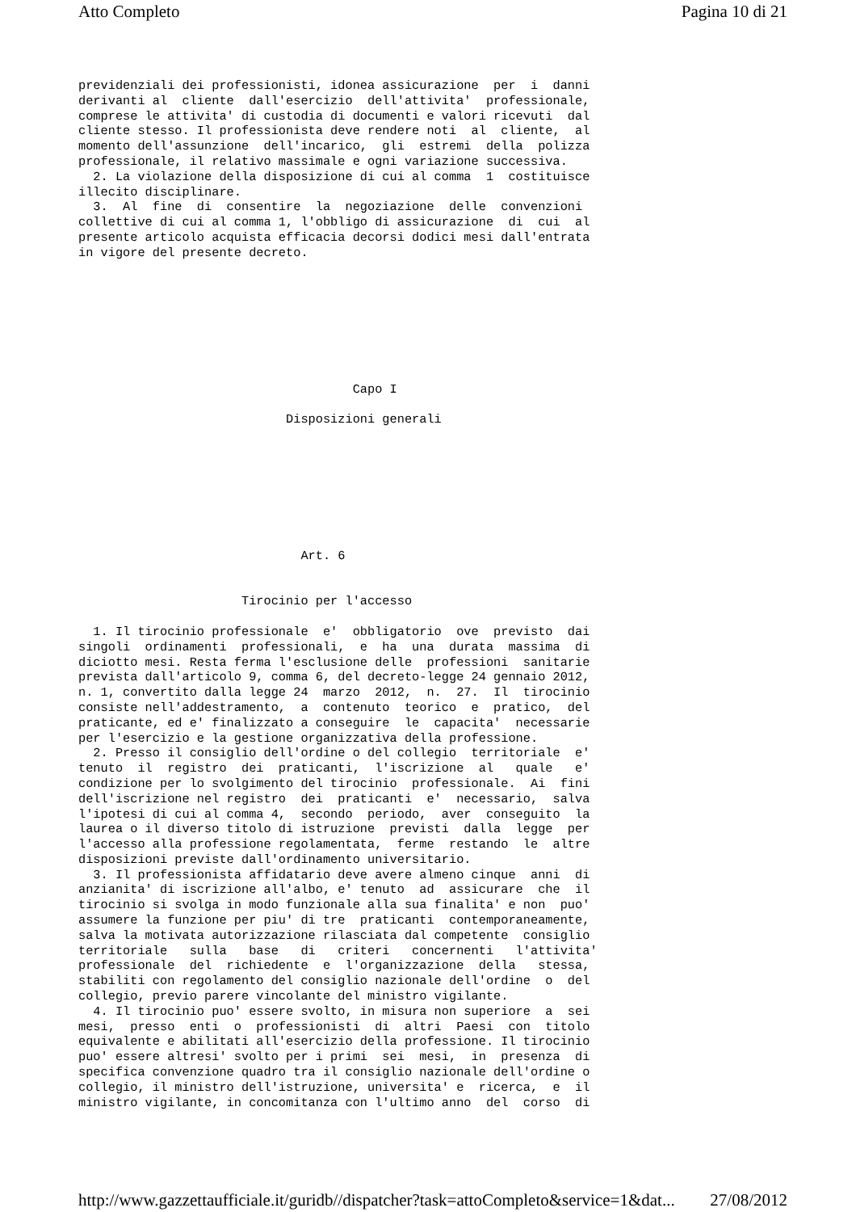Atto Completo Pagina 10 di 21
previdenziali dei professionisti, idonea assicurazione  per  i  danni
derivanti al  cliente  dall'esercizio  dell'attivita'  professionale,
comprese le attivita' di custodia di documenti e valori ricevuti  dal
cliente stesso. Il professionista deve rendere noti  al  cliente,  al
momento dell'assunzione  dell'incarico,  gli  estremi  della  polizza
professionale, il relativo massimale e ogni variazione successiva.
  2. La violazione della disposizione di cui al comma  1  costituisce
illecito disciplinare.
  3.  Al  fine  di  consentire  la  negoziazione  delle  convenzioni
collettive di cui al comma 1, l'obbligo di assicurazione  di  cui  al
presente articolo acquista efficacia decorsi dodici mesi dall'entrata
in vigore del presente decreto.
                                     Capo I

                            Disposizioni generali
                              Art. 6


                      Tirocinio per l'accesso

  1. Il tirocinio professionale  e'  obbligatorio  ove  previsto  dai
singoli  ordinamenti  professionali,  e  ha  una  durata  massima  di
diciotto mesi. Resta ferma l'esclusione delle  professioni  sanitarie
prevista dall'articolo 9, comma 6, del decreto-legge 24 gennaio 2012,
n. 1, convertito dalla legge 24  marzo  2012,  n.  27.  Il  tirocinio
consiste nell'addestramento,  a  contenuto  teorico  e  pratico,  del
praticante, ed e' finalizzato a conseguire  le  capacita'  necessarie
per l'esercizio e la gestione organizzativa della professione.
  2. Presso il consiglio dell'ordine o del collegio  territoriale  e'
tenuto  il  registro  dei  praticanti,  l'iscrizione  al   quale   e'
condizione per lo svolgimento del tirocinio  professionale.  Ai  fini
dell'iscrizione nel registro  dei  praticanti  e'  necessario,  salva
l'ipotesi di cui al comma 4,  secondo  periodo,  aver  conseguito  la
laurea o il diverso titolo di istruzione  previsti  dalla  legge  per
l'accesso alla professione regolamentata,  ferme  restando  le  altre
disposizioni previste dall'ordinamento universitario.
  3. Il professionista affidatario deve avere almeno cinque  anni  di
anzianita' di iscrizione all'albo, e' tenuto  ad  assicurare  che  il
tirocinio si svolga in modo funzionale alla sua finalita' e non  puo'
assumere la funzione per piu' di tre  praticanti  contemporaneamente,
salva la motivata autorizzazione rilasciata dal competente  consiglio
territoriale   sulla   base   di   criteri   concernenti   l'attivita'
professionale  del  richiedente  e  l'organizzazione  della   stessa,
stabiliti con regolamento del consiglio nazionale dell'ordine  o  del
collegio, previo parere vincolante del ministro vigilante.
  4. Il tirocinio puo' essere svolto, in misura non superiore  a  sei
mesi,  presso  enti  o  professionisti  di  altri  Paesi  con  titolo
equivalente e abilitati all'esercizio della professione. Il tirocinio
puo' essere altresi' svolto per i primi  sei  mesi,  in  presenza  di
specifica convenzione quadro tra il consiglio nazionale dell'ordine o
collegio, il ministro dell'istruzione, universita' e  ricerca,  e  il
ministro vigilante, in concomitanza con l'ultimo anno  del  corso  di
http://www.gazzettaufficiale.it/guridb//dispatcher?task=attoCompleto&service=1&dat... 27/08/2012